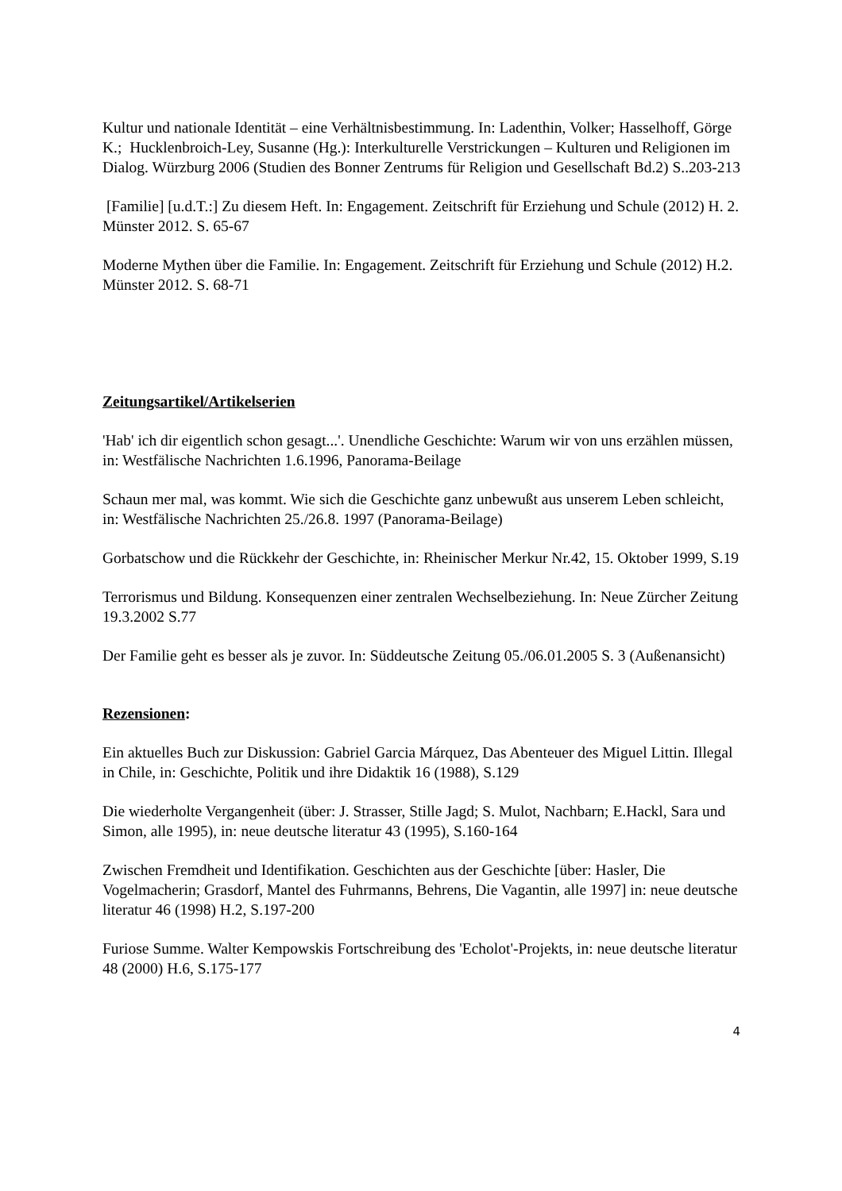Kultur und nationale Identität – eine Verhältnisbestimmung. In: Ladenthin, Volker; Hasselhoff, Görge K.; Hucklenbroich-Ley, Susanne (Hg.): Interkulturelle Verstrickungen – Kulturen und Religionen im Dialog. Würzburg 2006 (Studien des Bonner Zentrums für Religion und Gesellschaft Bd.2) S..203-213
[Familie] [u.d.T.:] Zu diesem Heft. In: Engagement. Zeitschrift für Erziehung und Schule (2012) H. 2. Münster 2012. S. 65-67
Moderne Mythen über die Familie. In: Engagement. Zeitschrift für Erziehung und Schule (2012) H.2. Münster 2012. S. 68-71
Zeitungsartikel/Artikelserien
'Hab' ich dir eigentlich schon gesagt...'. Unendliche Geschichte: Warum wir von uns erzählen müssen, in: Westfälische Nachrichten 1.6.1996, Panorama-Beilage
Schaun mer mal, was kommt. Wie sich die Geschichte ganz unbewußt aus unserem Leben schleicht, in: Westfälische Nachrichten 25./26.8. 1997 (Panorama-Beilage)
Gorbatschow und die Rückkehr der Geschichte, in: Rheinischer Merkur Nr.42, 15. Oktober 1999, S.19
Terrorismus und Bildung. Konsequenzen einer zentralen Wechselbeziehung. In: Neue Zürcher Zeitung 19.3.2002 S.77
Der Familie geht es besser als je zuvor. In: Süddeutsche Zeitung 05./06.01.2005 S. 3 (Außenansicht)
Rezensionen:
Ein aktuelles Buch zur Diskussion: Gabriel Garcia Márquez, Das Abenteuer des Miguel Littin. Illegal in Chile, in: Geschichte, Politik und ihre Didaktik 16 (1988), S.129
Die wiederholte Vergangenheit (über: J. Strasser, Stille Jagd; S. Mulot, Nachbarn; E.Hackl, Sara und Simon, alle 1995), in: neue deutsche literatur 43 (1995), S.160-164
Zwischen Fremdheit und Identifikation. Geschichten aus der Geschichte [über: Hasler, Die Vogelmacherin; Grasdorf, Mantel des Fuhrmanns, Behrens, Die Vagantin, alle 1997] in: neue deutsche literatur 46 (1998) H.2, S.197-200
Furiose Summe. Walter Kempowskis Fortschreibung des 'Echolot'-Projekts, in: neue deutsche literatur 48 (2000) H.6, S.175-177
4